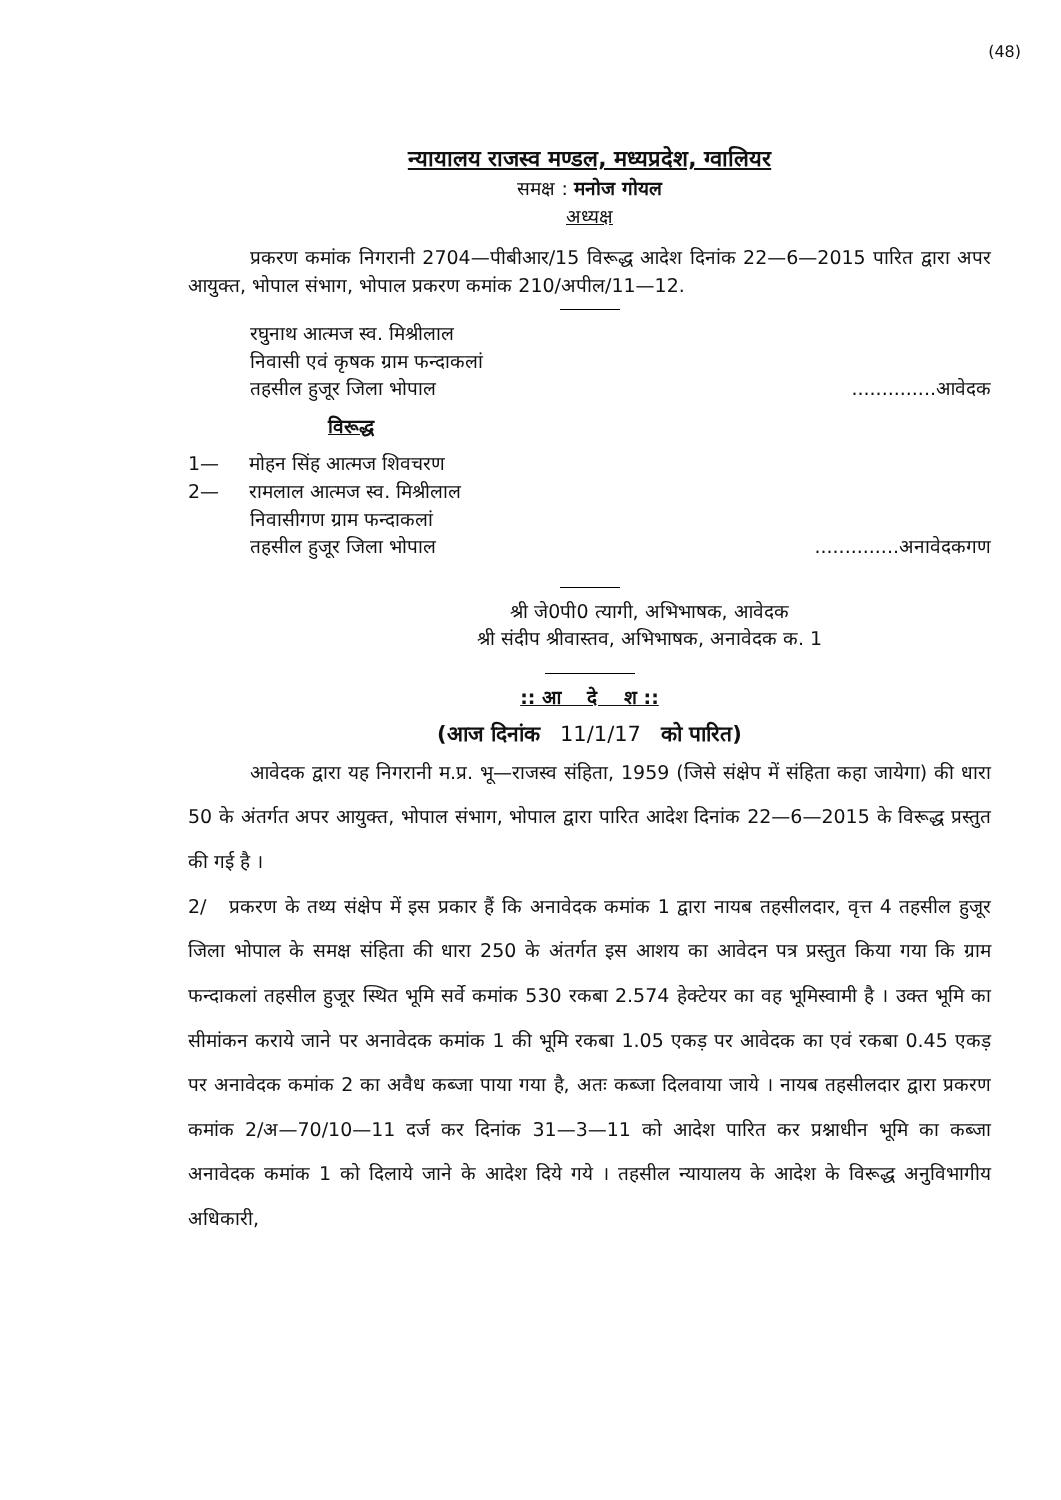(48)
न्यायालय राजस्व मण्डल, मध्यप्रदेश, ग्वालियर
समक्ष : मनोज गोयल
अध्यक्ष
प्रकरण कमांक निगरानी 2704—पीबीआर/15 विरूद्ध आदेश दिनांक 22—6—2015 पारित द्वारा अपर आयुक्त, भोपाल संभाग, भोपाल प्रकरण कमांक 210/अपील/11—12.
रघुनाथ आत्मज स्व. मिश्रीलाल
निवासी एवं कृषक ग्राम फन्दाकलां
तहसील हुजूर जिला भोपाल..............आवेदक
विरूद्ध
1— मोहन सिंह आत्मज शिवचरण
2— रामलाल आत्मज स्व. मिश्रीलाल
निवासीगण ग्राम फन्दाकलां
तहसील हुजूर जिला भोपाल..............अनावेदकगण
श्री जे0पी0 त्यागी, अभिभाषक, आवेदक
श्री संदीप श्रीवास्तव, अभिभाषक, अनावेदक क. 1
:: आ दे श ::
(आज दिनांक 11/1/17 को पारित)
आवेदक द्वारा यह निगरानी म.प्र. भू—राजस्व संहिता, 1959 (जिसे संक्षेप में संहिता कहा जायेगा) की धारा 50 के अंतर्गत अपर आयुक्त, भोपाल संभाग, भोपाल द्वारा पारित आदेश दिनांक 22—6—2015 के विरूद्ध प्रस्तुत की गई है ।
2/ प्रकरण के तथ्य संक्षेप में इस प्रकार हैं कि अनावेदक कमांक 1 द्वारा नायब तहसीलदार, वृत्त 4 तहसील हुजूर जिला भोपाल के समक्ष संहिता की धारा 250 के अंतर्गत इस आशय का आवेदन पत्र प्रस्तुत किया गया कि ग्राम फन्दाकलां तहसील हुजूर स्थित भूमि सर्वे कमांक 530 रकबा 2.574 हेक्टेयर का वह भूमिस्वामी है । उक्त भूमि का सीमांकन कराये जाने पर अनावेदक कमांक 1 की भूमि रकबा 1.05 एकड़ पर आवेदक का एवं रकबा 0.45 एकड़ पर अनावेदक कमांक 2 का अवैध कब्जा पाया गया है, अतः कब्जा दिलवाया जाये । नायब तहसीलदार द्वारा प्रकरण कमांक 2/अ—70/10—11 दर्ज कर दिनांक 31—3—11 को आदेश पारित कर प्रश्नाधीन भूमि का कब्जा अनावेदक कमांक 1 को दिलाये जाने के आदेश दिये गये । तहसील न्यायालय के आदेश के विरूद्ध अनुविभागीय अधिकारी,